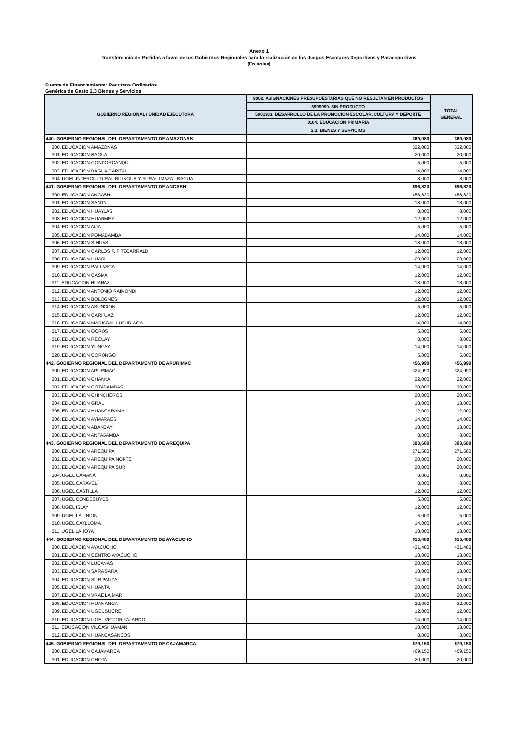Anexo 1
Transferencia de Partidas a favor de los Gobiernos Regionales para la realización de los Juegos Escolares Deportivos y Paradeportivos
(En soles)
Fuente de Financiamiento: Recursos Ordinarios
Genérica de Gasto 2.3 Bienes y Servicios
| GOBIERNO REGIONAL / UNIDAD EJECUTORA | 9002. ASIGNACIONES PRESUPUESTARIAS QUE NO RESULTAN EN PRODUCTOS | TOTAL GENERAL |
| --- | --- | --- |
| | 3999999. SIN PRODUCTO | |
| | 5001933. DESARROLLO DE LA PROMOCIÓN ESCOLAR, CULTURA Y DEPORTE | |
| | 0104. EDUCACION PRIMARIA | |
| | 2.3. BIENES Y SERVICIOS | |
| 440. GOBIERNO REGIONAL DEL DEPARTAMENTO DE AMAZONAS | 369,080 | 369,080 |
| 300. EDUCACION AMAZONAS | 322,080 | 322,080 |
| 301. EDUCACION BAGUA | 20,000 | 20,000 |
| 302. EDUCACION CONDORCANQUI | 5,000 | 5,000 |
| 303. EDUCACION BAGUA CAPITAL | 14,000 | 14,000 |
| 304. UGEL INTERCULTURAL BILINGUE Y RURAL IMAZA - BAGUA | 8,000 | 8,000 |
| 441. GOBIERNO REGIONAL DEL DEPARTAMENTO DE ANCASH | 696,820 | 696,820 |
| 300. EDUCACION ANCASH | 458,820 | 458,820 |
| 301. EDUCACION SANTA | 18,000 | 18,000 |
| 302. EDUCACION HUAYLAS | 8,000 | 8,000 |
| 303. EDUCACION HUARMEY | 12,000 | 12,000 |
| 304. EDUCACION AIJA | 5,000 | 5,000 |
| 305. EDUCACION POMABAMBA | 14,000 | 14,000 |
| 306. EDUCACION SIHUAS | 18,000 | 18,000 |
| 307. EDUCACION CARLOS F. FITZCARRALD | 12,000 | 12,000 |
| 308. EDUCACION HUARI | 20,000 | 20,000 |
| 309. EDUCACION PALLASCA | 14,000 | 14,000 |
| 310. EDUCACION CASMA | 12,000 | 12,000 |
| 311. EDUCACION HUARAZ | 18,000 | 18,000 |
| 312. EDUCACION ANTONIO RAIMONDI | 12,000 | 12,000 |
| 313. EDUCACION BOLOGNESI | 12,000 | 12,000 |
| 314. EDUCACION ASUNCION | 5,000 | 5,000 |
| 315. EDUCACION CARHUAZ | 12,000 | 12,000 |
| 316. EDUCACION MARISCAL LUZURIAGA | 14,000 | 14,000 |
| 317. EDUCACION OCROS | 5,000 | 5,000 |
| 318. EDUCACION RECUAY | 8,000 | 8,000 |
| 319. EDUCACION YUNGAY | 14,000 | 14,000 |
| 320. EDUCACION CORONGO | 5,000 | 5,000 |
| 442. GOBIERNO REGIONAL DEL DEPARTAMENTO DE APURIMAC | 456,990 | 456,990 |
| 300. EDUCACION APURIMAC | 324,990 | 324,990 |
| 301. EDUCACION CHANKA | 22,000 | 22,000 |
| 302. EDUCACION COTABAMBAS | 20,000 | 20,000 |
| 303. EDUCACION CHINCHEROS | 20,000 | 20,000 |
| 304. EDUCACION GRAU | 18,000 | 18,000 |
| 305. EDUCACION HUANCARAMA | 12,000 | 12,000 |
| 306. EDUCACION AYMARAES | 14,000 | 14,000 |
| 307. EDUCACION ABANCAY | 18,000 | 18,000 |
| 308. EDUCACION ANTABAMBA | 8,000 | 8,000 |
| 443. GOBIERNO REGIONAL DEL DEPARTAMENTO DE AREQUIPA | 393,680 | 393,680 |
| 300. EDUCACION AREQUIPA | 271,680 | 271,680 |
| 302. EDUCACION AREQUIPA NORTE | 20,000 | 20,000 |
| 303. EDUCACION AREQUIPA SUR | 20,000 | 20,000 |
| 304. UGEL CAMANÁ | 8,000 | 8,000 |
| 305. UGEL CARAVELÍ | 8,000 | 8,000 |
| 306. UGEL CASTILLA | 12,000 | 12,000 |
| 307. UGEL CONDESUYOS | 5,000 | 5,000 |
| 308. UGEL ISLAY | 12,000 | 12,000 |
| 309. UGEL LA UNION | 5,000 | 5,000 |
| 310. UGEL CAYLLOMA | 14,000 | 14,000 |
| 311. UGEL LA JOYA | 18,000 | 18,000 |
| 444. GOBIERNO REGIONAL DEL DEPARTAMENTO DE AYACUCHO | 615,480 | 615,480 |
| 300. EDUCACION AYACUCHO | 431,480 | 431,480 |
| 301. EDUCACION CENTRO AYACUCHO | 18,000 | 18,000 |
| 302. EDUCACION LUCANAS | 20,000 | 20,000 |
| 303. EDUCACION SARA SARA | 18,000 | 18,000 |
| 304. EDUCACION SUR PAUZA | 14,000 | 14,000 |
| 305. EDUCACION HUANTA | 20,000 | 20,000 |
| 307. EDUCACION VRAE LA MAR | 20,000 | 20,000 |
| 308. EDUCACION HUAMANGA | 22,000 | 22,000 |
| 309. EDUCACION UGEL SUCRE | 12,000 | 12,000 |
| 310. EDUCACION UGEL VICTOR FAJARDO | 14,000 | 14,000 |
| 311. EDUCACION VILCASHUAMAN | 18,000 | 18,000 |
| 312. EDUCACION HUANCASANCOS | 8,000 | 8,000 |
| 445. GOBIERNO REGIONAL DEL DEPARTAMENTO DE CAJAMARCA | 679,150 | 679,150 |
| 300. EDUCACION CAJAMARCA | 469,150 | 469,150 |
| 301. EDUCACION CHOTA | 20,000 | 20,000 |